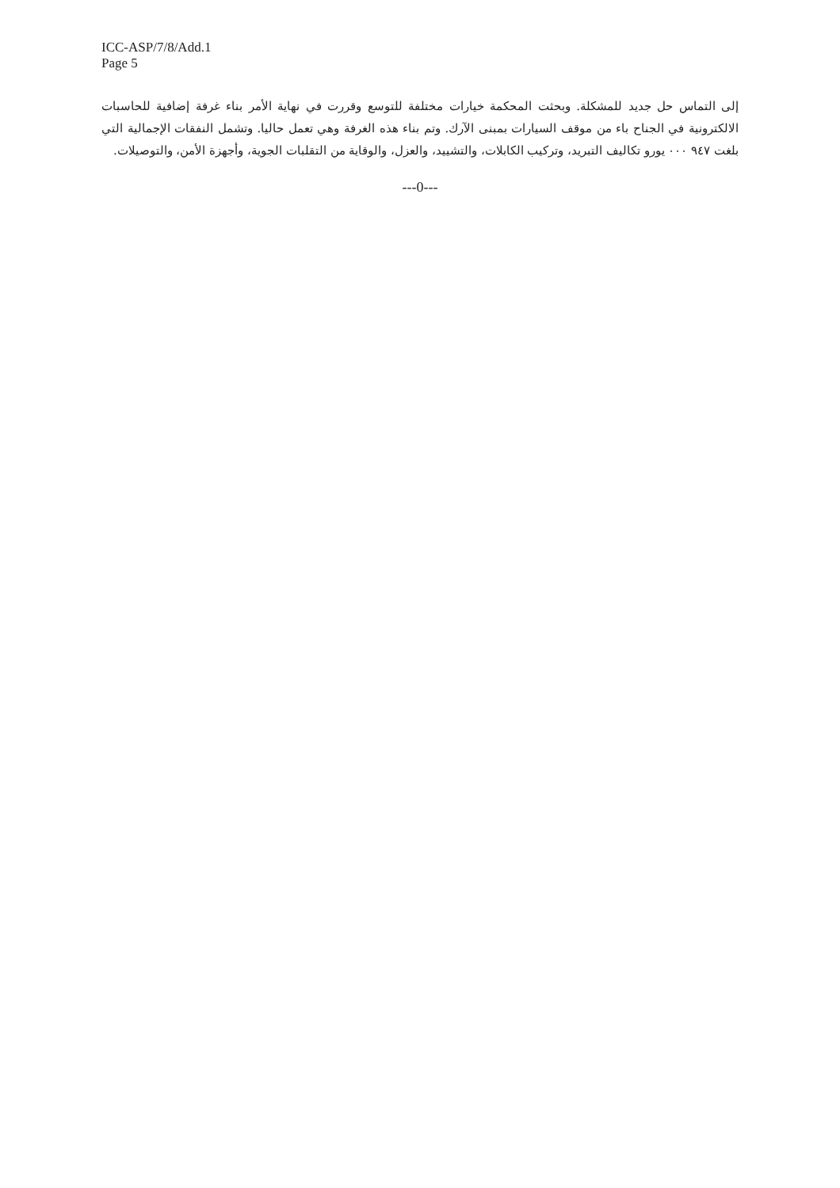ICC-ASP/7/8/Add.1
Page 5
إلى التماس حل جديد للمشكلة. وبحثت المحكمة خيارات مختلفة للتوسع وقررت في نهاية الأمر بناء غرفة إضافية للحاسبات الالكترونية في الجناح باء من موقف السيارات بمبنى الآرك. وتم بناء هذه الغرفة وهي تعمل حاليا. وتشمل النفقات الإجمالية التي بلغت ٩٤٧ ٠٠٠ يورو تكاليف التبريد، وتركيب الكابلات، والتشييد، والعزل، والوقاية من التقلبات الجوية، وأجهزة الأمن، والتوصيلات.
---0---